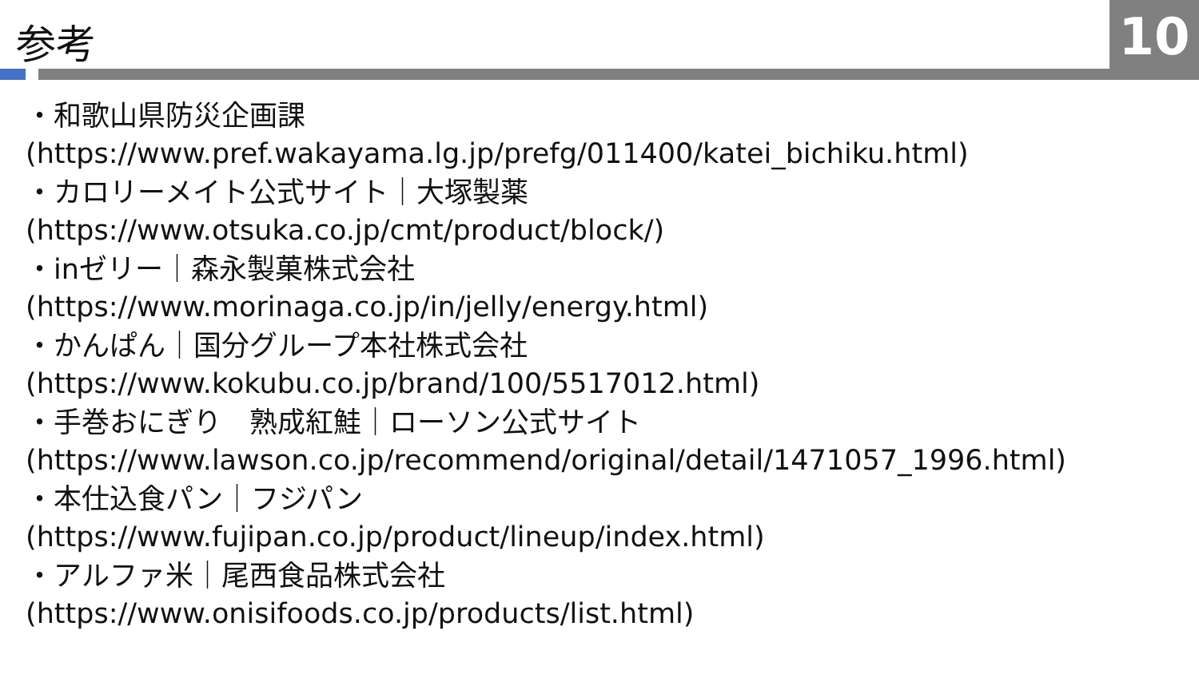参考 10
・和歌山県防災企画課
(https://www.pref.wakayama.lg.jp/prefg/011400/katei_bichiku.html)
・カロリーメイト公式サイト｜大塚製薬
(https://www.otsuka.co.jp/cmt/product/block/)
・inゼリー｜森永製菓株式会社
(https://www.morinaga.co.jp/in/jelly/energy.html)
・かんぱん｜国分グループ本社株式会社
(https://www.kokubu.co.jp/brand/100/5517012.html)
・手巻おにぎり　熟成紅鮭｜ローソン公式サイト
(https://www.lawson.co.jp/recommend/original/detail/1471057_1996.html)
・本仕込食パン｜フジパン
(https://www.fujipan.co.jp/product/lineup/index.html)
・アルファ米｜尾西食品株式会社
(https://www.onisifoods.co.jp/products/list.html)